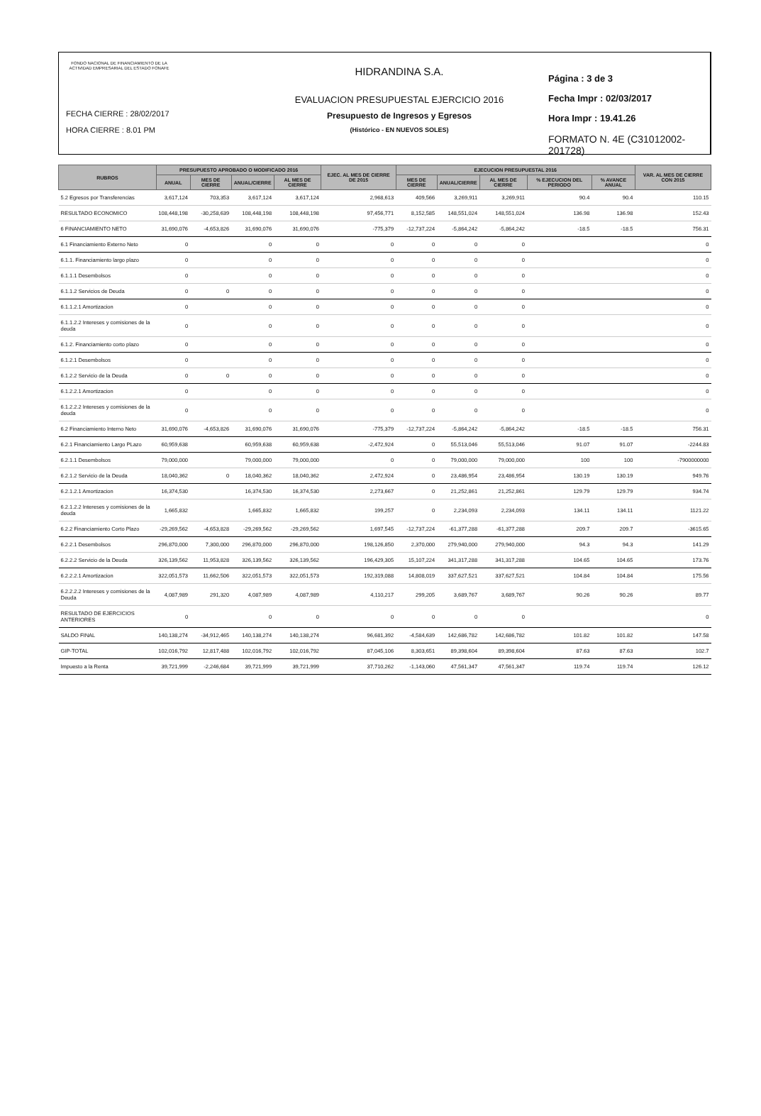FONDO NACIONAL DE FINANCIAMIENTO DE LA ACTIVIDAD EMPRESARIAL DEL ESTADO FONAFE
FECHA CIERRE : 28/02/2017
HORA CIERRE : 8.01 PM
HIDRANDINA S.A.
EVALUACION PRESUPUESTAL EJERCICIO 2016
Presupuesto de Ingresos y Egresos
(Histórico - EN NUEVOS SOLES)
Página : 3 de 3
Fecha Impr : 02/03/2017
Hora Impr : 19.41.26
FORMATO N. 4E (C31012002-201728)
| RUBROS | PRESUPUESTO APROBADO O MODIFICADO 2016 | | | | EJEC. AL MES DE CIERRE DE 2015 | EJECUCION PRESUPUESTAL 2016 | | | | | VAR. AL MES DE CIERRE CON 2015 |
| --- | --- | --- | --- | --- | --- | --- | --- | --- | --- | --- | --- |
| | ANUAL | MES DE CIERRE | ANUAL/CIERRE | AL MES DE CIERRE | | MES DE CIERRE | ANUAL/CIERRE | AL MES DE CIERRE | % EJECUCION DEL PERIODO | % AVANCE ANUAL | |
| 5.2 Egresos por Transferencias | 3,617,124 | 703,353 | 3,617,124 | 3,617,124 | 2,968,613 | 409,566 | 3,269,911 | 3,269,911 | 90.4 | 90.4 | 110.15 |
| RESULTADO ECONOMICO | 108,448,198 | -30,258,639 | 108,448,198 | 108,448,198 | 97,456,771 | 8,152,585 | 148,551,024 | 148,551,024 | 136.98 | 136.98 | 152.43 |
| 6 FINANCIAMIENTO NETO | 31,690,076 | -4,653,826 | 31,690,076 | 31,690,076 | -775,379 | -12,737,224 | -5,864,242 | -5,864,242 | -18.5 | -18.5 | 756.31 |
| 6.1 Financiamiento Externo Neto | 0 | | 0 | 0 | 0 | 0 | 0 | 0 | | | 0 |
| 6.1.1. Financiamiento largo plazo | 0 | | 0 | 0 | 0 | 0 | 0 | 0 | | | 0 |
| 6.1.1.1 Desembolsos | 0 | | 0 | 0 | 0 | 0 | 0 | 0 | | | 0 |
| 6.1.1.2 Servicios de Deuda | 0 | 0 | 0 | 0 | 0 | 0 | 0 | 0 | | | 0 |
| 6.1.1.2.1 Amortizacion | 0 | | 0 | 0 | 0 | 0 | 0 | 0 | | | 0 |
| 6.1.1.2.2 Intereses y comisiones de la deuda | 0 | | 0 | 0 | 0 | 0 | 0 | 0 | | | 0 |
| 6.1.2. Financiamiento corto plazo | 0 | | 0 | 0 | 0 | 0 | 0 | 0 | | | 0 |
| 6.1.2.1 Desembolsos | 0 | | 0 | 0 | 0 | 0 | 0 | 0 | | | 0 |
| 6.1.2.2 Servicio de la Deuda | 0 | 0 | 0 | 0 | 0 | 0 | 0 | 0 | | | 0 |
| 6.1.2.2.1 Amortizacion | 0 | | 0 | 0 | 0 | 0 | 0 | 0 | | | 0 |
| 6.1.2.2.2 Intereses y comisiones de la deuda | 0 | | 0 | 0 | 0 | 0 | 0 | 0 | | | 0 |
| 6.2 Financiamiento Interno Neto | 31,690,076 | -4,653,826 | 31,690,076 | 31,690,076 | -775,379 | -12,737,224 | -5,864,242 | -5,864,242 | -18.5 | -18.5 | 756.31 |
| 6.2.1 Financiamiento Largo PLazo | 60,959,638 | | 60,959,638 | 60,959,638 | -2,472,924 | 0 | 55,513,046 | 55,513,046 | 91.07 | 91.07 | -2244.83 |
| 6.2.1.1 Desembolsos | 79,000,000 | | 79,000,000 | 79,000,000 | 0 | 0 | 79,000,000 | 79,000,000 | 100 | 100 | -7900000000 |
| 6.2.1.2 Servicio de la Deuda | 18,040,362 | 0 | 18,040,362 | 18,040,362 | 2,472,924 | 0 | 23,486,954 | 23,486,954 | 130.19 | 130.19 | 949.76 |
| 6.2.1.2.1 Amortizacion | 16,374,530 | | 16,374,530 | 16,374,530 | 2,273,667 | 0 | 21,252,861 | 21,252,861 | 129.79 | 129.79 | 934.74 |
| 6.2.1.2.2 Intereses y comisiones de la deuda | 1,665,832 | | 1,665,832 | 1,665,832 | 199,257 | 0 | 2,234,093 | 2,234,093 | 134.11 | 134.11 | 1121.22 |
| 6.2.2 Financiamiento Corto Plazo | -29,269,562 | -4,653,828 | -29,269,562 | -29,269,562 | 1,697,545 | -12,737,224 | -61,377,288 | -61,377,288 | 209.7 | 209.7 | -3615.65 |
| 6.2.2.1 Desembolsos | 296,870,000 | 7,300,000 | 296,870,000 | 296,870,000 | 198,126,850 | 2,370,000 | 279,940,000 | 279,940,000 | 94.3 | 94.3 | 141.29 |
| 6.2.2.2 Servicio de la Deuda | 326,139,562 | 11,953,828 | 326,139,562 | 326,139,562 | 196,429,305 | 15,107,224 | 341,317,288 | 341,317,288 | 104.65 | 104.65 | 173.76 |
| 6.2.2.2.1 Amortizacion | 322,051,573 | 11,662,506 | 322,051,573 | 322,051,573 | 192,319,088 | 14,808,019 | 337,627,521 | 337,627,521 | 104.84 | 104.84 | 175.56 |
| 6.2.2.2.2 Intereses y comisiones de la Deuda | 4,087,989 | 291,320 | 4,087,989 | 4,087,989 | 4,110,217 | 299,205 | 3,689,767 | 3,689,767 | 90.26 | 90.26 | 89.77 |
| RESULTADO DE EJERCICIOS ANTERIORES | 0 | | 0 | 0 | 0 | 0 | 0 | 0 | | | 0 |
| SALDO FINAL | 140,138,274 | -34,912,465 | 140,138,274 | 140,138,274 | 96,681,392 | -4,584,639 | 142,686,782 | 142,686,782 | 101.82 | 101.82 | 147.58 |
| GIP-TOTAL | 102,016,792 | 12,817,488 | 102,016,792 | 102,016,792 | 87,045,106 | 8,303,651 | 89,398,604 | 89,398,604 | 87.63 | 87.63 | 102.7 |
| Impuesto a la Renta | 39,721,999 | -2,246,684 | 39,721,999 | 39,721,999 | 37,710,262 | -1,143,060 | 47,561,347 | 47,561,347 | 119.74 | 119.74 | 126.12 |